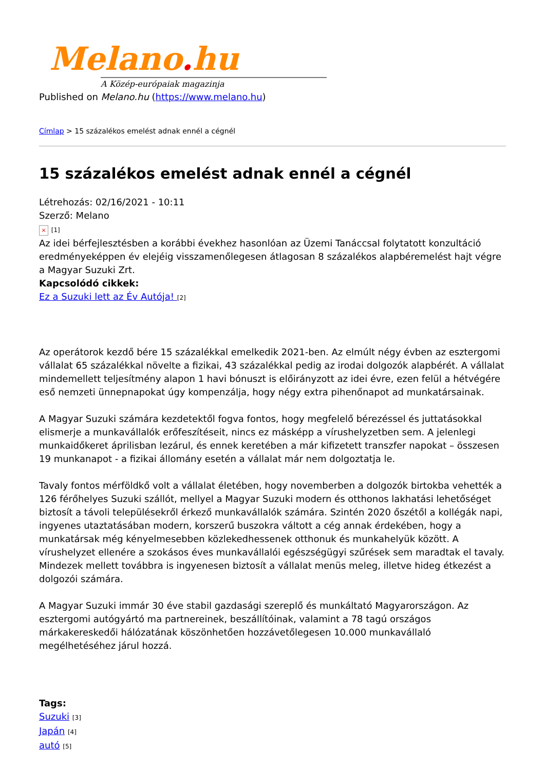Melano. hu
A Közép-európaiak magazinja
Published on Melano.hu (https://www.melano.hu)
Címlap > 15 százalékos emelést adnak ennél a cégnél
15 százalékos emelést adnak ennél a cégnél
Létrehozás: 02/16/2021 - 10:11
Szerző: Melano
× [1]
Az idei bérfejlesztésben a korábbi évekhez hasonlóan az Üzemi Tanáccsal folytatott konzultáció eredményeképpen év elejéig visszamenőlegesen átlagosan 8 százalékos alapbéremelést hajt végre a Magyar Suzuki Zrt.
Kapcsolódó cikkek:
Ez a Suzuki lett az Év Autója! [2]
Az operátorok kezdő bére 15 százalékkal emelkedik 2021-ben. Az elmúlt négy évben az esztergomi vállalat 65 százalékkal növelte a fizikai, 43 százalékkal pedig az irodai dolgozók alapbérét. A vállalat mindemellett teljesítmény alapon 1 havi bónuszt is előirányzott az idei évre, ezen felül a hétvégére eső nemzeti ünnepnapokat úgy kompenzálja, hogy négy extra pihenőnapot ad munkatársainak.
A Magyar Suzuki számára kezdetektől fogva fontos, hogy megfelelő bérezéssel és juttatásokkal elismerje a munkavállalók erőfeszítéseit, nincs ez másképp a vírushelyzetben sem. A jelenlegi munkaidőkeret áprilisban lezárul, és ennek keretében a már kifizetett transzfer napokat – összesen 19 munkanapot - a fizikai állomány esetén a vállalat már nem dolgoztatja le.
Tavaly fontos mérföldkő volt a vállalat életében, hogy novemberben a dolgozók birtokba vehették a 126 férőhelyes Suzuki szállót, mellyel a Magyar Suzuki modern és otthonos lakhatási lehetőséget biztosít a távoli településekről érkező munkavállalók számára. Szintén 2020 őszétől a kollégák napi, ingyenes utaztatásában modern, korszerű buszokra váltott a cég annak érdekében, hogy a munkatársak még kényelmesebben közlekedhessenek otthonuk és munkahelyük között. A vírushelyzet ellenére a szokásos éves munkavállalói egészségügyi szűrések sem maradtak el tavaly. Mindezek mellett továbbra is ingyenesen biztosít a vállalat menüs meleg, illetve hideg étkezést a dolgozói számára.
A Magyar Suzuki immár 30 éve stabil gazdasági szereplő és munkáltató Magyarországon. Az esztergomi autógyártó ma partnereinek, beszállítóinak, valamint a 78 tagú országos márkakereskedői hálózatának köszönhetően hozzávetőlegesen 10.000 munkavállaló megélhetéséhez járul hozzá.
Tags:
Suzuki [3]
Japán [4]
autó [5]